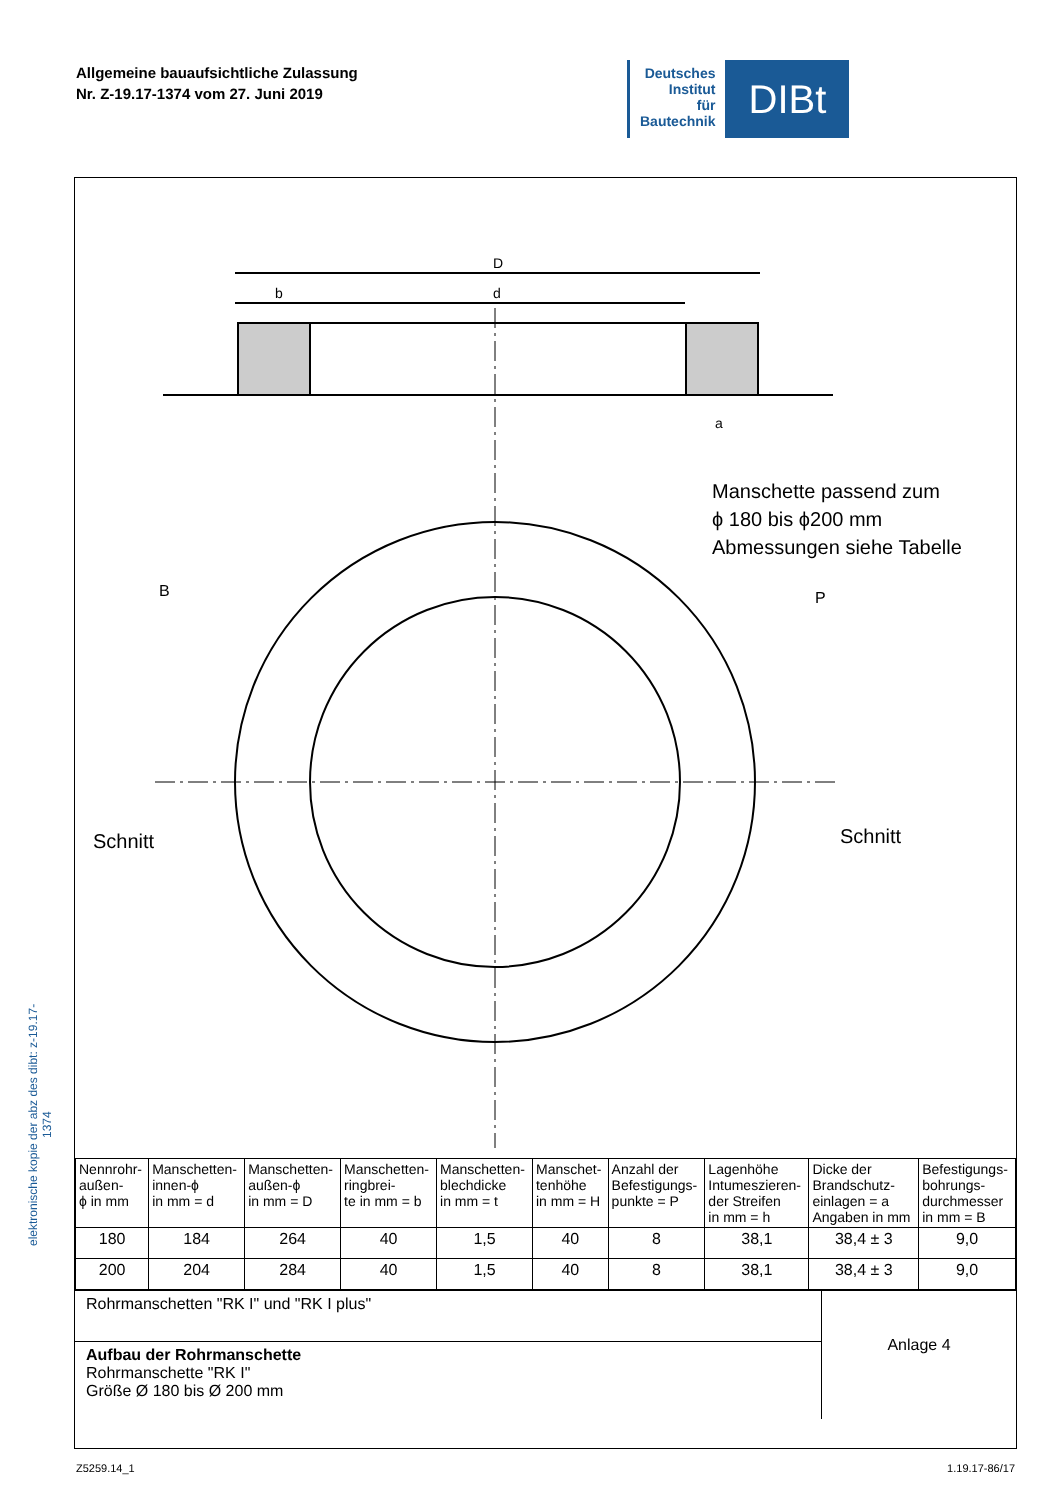Allgemeine bauaufsichtliche Zulassung
Nr. Z-19.17-1374 vom 27. Juni 2019
Deutsches
Institut
für
Bautechnik
DIBt
elektronische kopie der abz des dibt: z-19.17-1374
D
b
d
a
Manschette passend zum
ϕ 180 bis ϕ200 mm
Abmessungen siehe Tabelle
B
P
Schnitt
Schnitt
| Nennrohr- außen- ϕ in mm | Manschetten- innen-ϕ in mm = d | Manschetten- außen-ϕ in mm = D | Manschetten- ringbrei- te in mm = b | Manschetten- blechdicke in mm = t | Manschet- tenhöhe in mm = H | Anzahl der Befestigungs- punkte = P | Lagenhöhe Intumeszieren- der Streifen in mm = h | Dicke der Brandschutz- einlagen = a Angaben in mm | Befestigungs- bohrungs- durchmesser in mm = B |
| --- | --- | --- | --- | --- | --- | --- | --- | --- | --- |
| 180 | 184 | 264 | 40 | 1,5 | 40 | 8 | 38,1 | 38,4 ± 3 | 9,0 |
| 200 | 204 | 284 | 40 | 1,5 | 40 | 8 | 38,1 | 38,4 ± 3 | 9,0 |
Rohrmanschetten "RK I" und "RK I plus"
Aufbau der Rohrmanschette
Rohrmanschette "RK I"
Größe Ø 180 bis Ø 200 mm
Anlage 4
Z5259.14_1 1.19.17-86/17